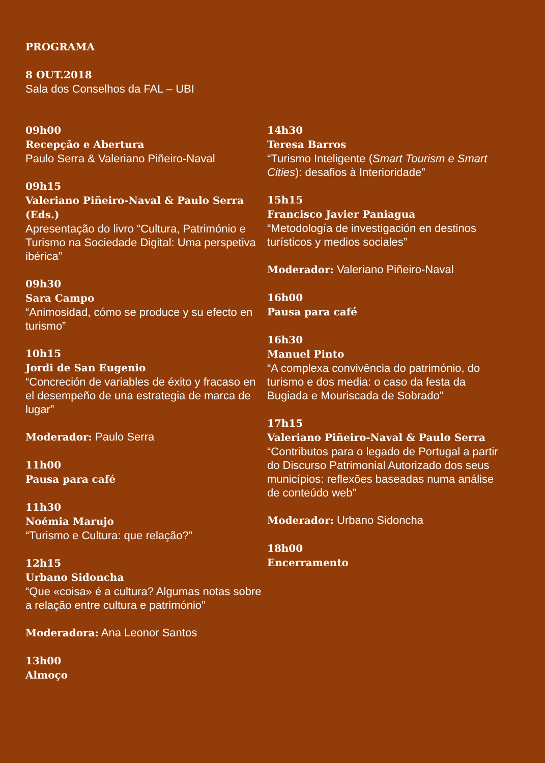PROGRAMA
8 OUT.2018
Sala dos Conselhos da FAL – UBI
09h00
Recepção e Abertura
Paulo Serra & Valeriano Piñeiro-Naval
09h15
Valeriano Piñeiro-Naval & Paulo Serra (Eds.)
Apresentação do livro “Cultura, Património e Turismo na Sociedade Digital: Uma perspetiva ibérica”
09h30
Sara Campo
“Animosidad, cómo se produce y su efecto en turismo”
10h15
Jordi de San Eugenio
“Concreción de variables de éxito y fracaso en el desempeño de una estrategia de marca de lugar”
Moderador: Paulo Serra
11h00
Pausa para café
11h30
Noémia Marujo
“Turismo e Cultura: que relação?”
12h15
Urbano Sidoncha
“Que «coisa» é a cultura? Algumas notas sobre a relação entre cultura e património”
Moderadora: Ana Leonor Santos
13h00
Almoço
14h30
Teresa Barros
“Turismo Inteligente (Smart Tourism e Smart Cities): desafios à Interioridade”
15h15
Francisco Javier Paniagua
“Metodología de investigación en destinos turísticos y medios sociales”
Moderador: Valeriano Piñeiro-Naval
16h00
Pausa para café
16h30
Manuel Pinto
“A complexa convivência do património, do turismo e dos media: o caso da festa da Bugiada e Mouriscada de Sobrado”
17h15
Valeriano Piñeiro-Naval & Paulo Serra
“Contributos para o legado de Portugal a partir do Discurso Patrimonial Autorizado dos seus municípios: reflexões baseadas numa análise de conteúdo web”
Moderador: Urbano Sidoncha
18h00
Encerramento